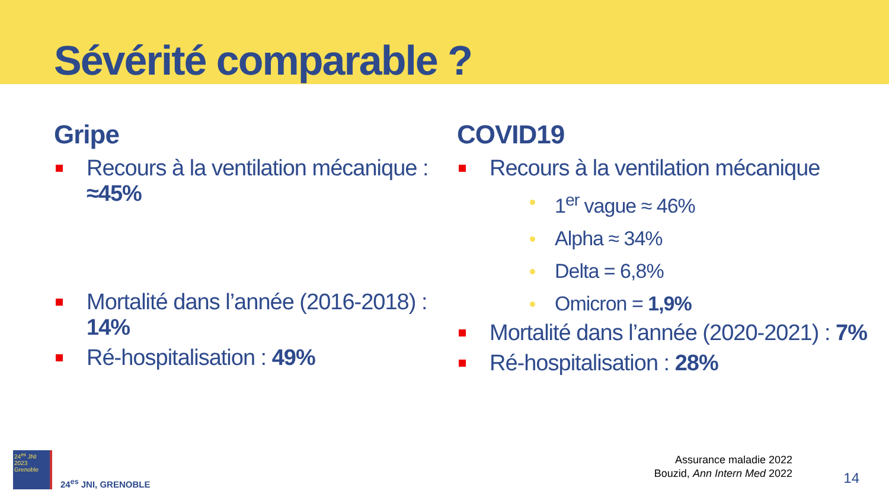Sévérité comparable ?
Gripe
Recours à la ventilation mécanique : ≈45%
Mortalité dans l’année (2016-2018) : 14%
Ré-hospitalisation : 49%
COVID19
Recours à la ventilation mécanique
1<sup>er</sup> vague ≈ 46%
Alpha ≈ 34%
Delta = 6,8%
Omicron = 1,9%
Mortalité dans l’année (2020-2021) : 7%
Ré-hospitalisation : 28%
24<sup>es</sup> JNI
2023
Grenoble
24<sup>es</sup> JNI, GRENOBLE
Assurance maladie 2022
Bouzid, Ann Intern Med 2022
14